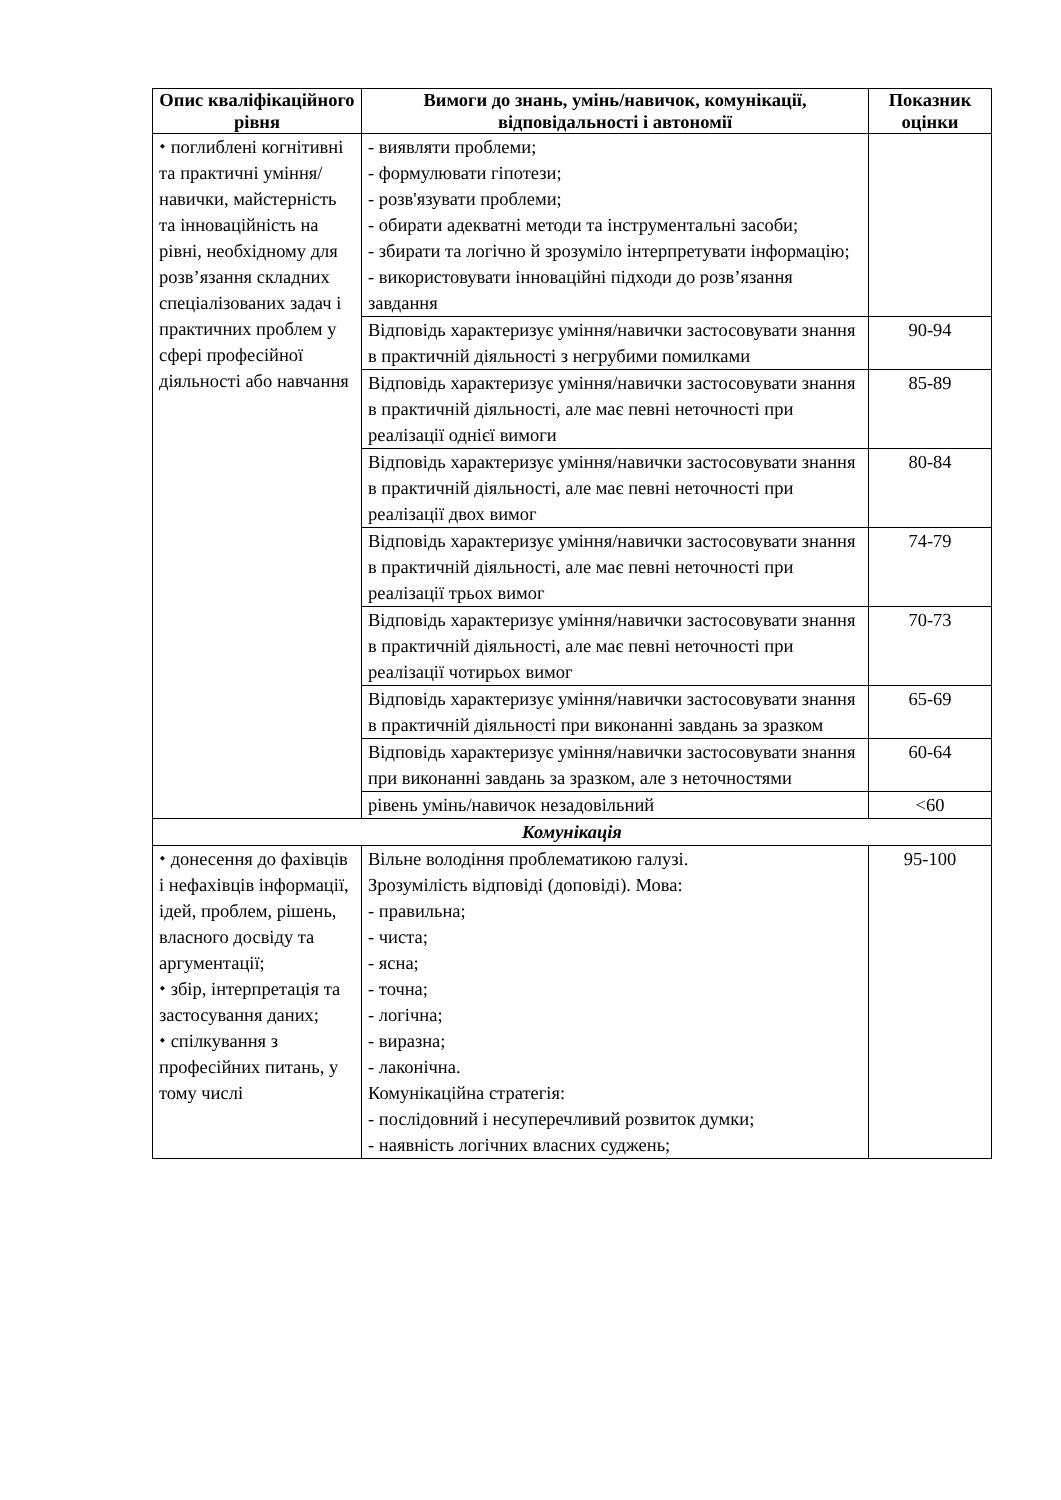| Опис кваліфікаційного рівня | Вимоги до знань, умінь/навичок, комунікації, відповідальності і автономії | Показник оцінки |
| --- | --- | --- |
| ⬩ поглиблені когнітивні та практичні уміння/навички, майстерність та інноваційність на рівні, необхідному для розв’язання складних спеціалізованих задач і практичних проблем у сфері професійної діяльності або навчання | - виявляти проблеми; - формулювати гіпотези; - розв'язувати проблеми; - обирати адекватні методи та інструментальні засоби; - збирати та логічно й зрозуміло інтерпретувати інформацію; - використовувати інноваційні підходи до розв’язання завдання | |
| | Відповідь характеризує уміння/навички застосовувати знання в практичній діяльності з негрубими помилками | 90-94 |
| | Відповідь характеризує уміння/навички застосовувати знання в практичній діяльності, але має певні неточності при реалізації однієї вимоги | 85-89 |
| | Відповідь характеризує уміння/навички застосовувати знання в практичній діяльності, але має певні неточності при реалізації двох вимог | 80-84 |
| | Відповідь характеризує уміння/навички застосовувати знання в практичній діяльності, але має певні неточності при реалізації трьох вимог | 74-79 |
| | Відповідь характеризує уміння/навички застосовувати знання в практичній діяльності, але має певні неточності при реалізації чотирьох вимог | 70-73 |
| | Відповідь характеризує уміння/навички застосовувати знання в практичній діяльності при виконанні завдань за зразком | 65-69 |
| | Відповідь характеризує уміння/навички застосовувати знання при виконанні завдань за зразком, але з неточностями | 60-64 |
| | рівень умінь/навичок незадовільний | <60 |
| Комунікація | | |
| ⬩ донесення до фахівців і нефахівців інформації, ідей, проблем, рішень, власного досвіду та аргументації; ⬩ збір, інтерпретація та застосування даних; ⬩ спілкування з професійних питань, у тому числі | Вільне володіння проблематикою галузі. Зрозумілість відповіді (доповіді). Мова: - правильна; - чиста; - ясна; - точна; - логічна; - виразна; - лаконічна. Комунікаційна стратегія: - послідовний і несуперечливий розвиток думки; - наявність логічних власних суджень; | 95-100 |